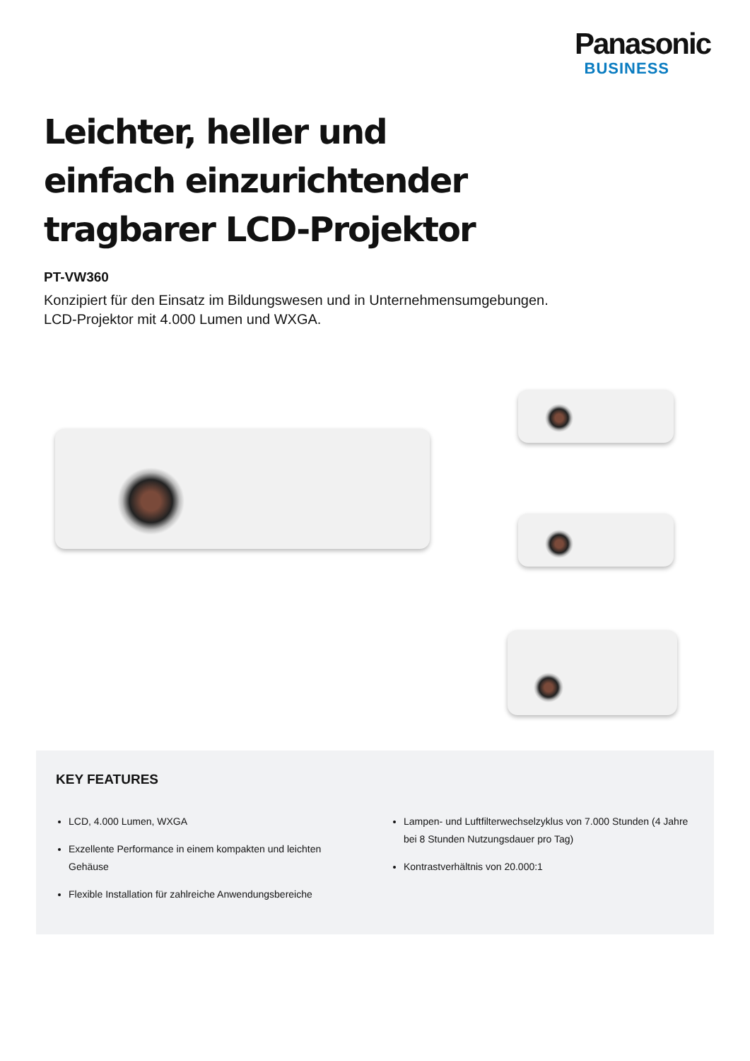Panasonic
BUSINESS
Leichter, heller und einfach einzurichtender tragbarer LCD-Projektor
PT-VW360
Konzipiert für den Einsatz im Bildungswesen und in Unternehmensumgebungen. LCD-Projektor mit 4.000 Lumen und WXGA.
KEY FEATURES
LCD, 4.000 Lumen, WXGA
Exzellente Performance in einem kompakten und leichten Gehäuse
Flexible Installation für zahlreiche Anwendungsbereiche
Lampen- und Luftfilterwechselzyklus von 7.000 Stunden (4 Jahre bei 8 Stunden Nutzungsdauer pro Tag)
Kontrastverhältnis von 20.000:1